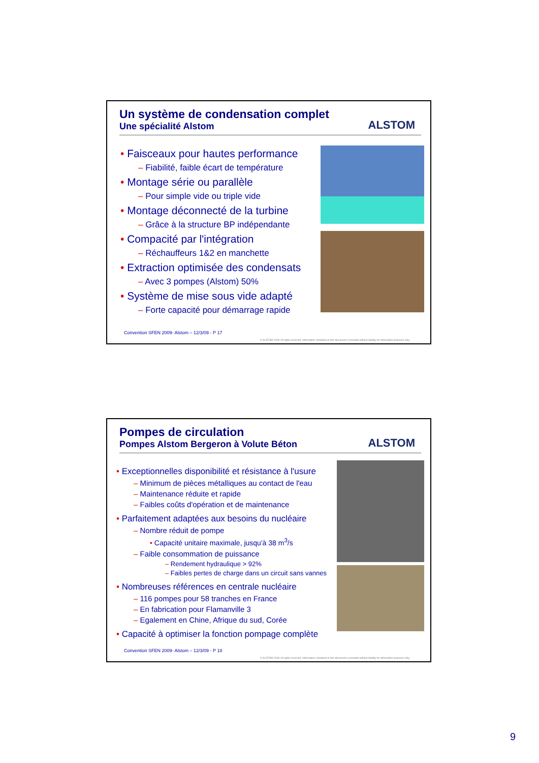Un système de condensation complet
Une spécialité Alstom
ALSTOM
• Faisceaux pour hautes performance
– Fiabilité, faible écart de température
• Montage série ou parallèle
– Pour simple vide ou triple vide
• Montage déconnecté de la turbine
– Grâce à la structure BP indépendante
• Compacité par l'intégration
– Réchauffeurs 1&2 en manchette
• Extraction optimisée des condensats
– Avec 3 pompes (Alstom) 50%
• Système de mise sous vide adapté
– Forte capacité pour démarrage rapide
Convention SFEN 2009- Alstom – 12/3/09 - P 17
© ALSTOM 2008. All rights reserved. Information contained in this document is provided without liability for information purposes only.
Pompes de circulation
Pompes Alstom Bergeron à Volute Béton
ALSTOM
• Exceptionnelles disponibilité et résistance à l'usure
– Minimum de pièces métalliques au contact de l'eau
– Maintenance réduite et rapide
– Faibles coûts d'opération et de maintenance
• Parfaitement adaptées aux besoins du nucléaire
– Nombre réduit de pompe
• Capacité unitaire maximale, jusqu'à 38 m<sup>3</sup>/s
– Faible consommation de puissance
– Rendement hydraulique > 92%
– Faibles pertes de charge dans un circuit sans vannes
• Nombreuses références en centrale nucléaire
– 116 pompes pour 58 tranches en France
– En fabrication pour Flamanville 3
– Egalement en Chine, Afrique du sud, Corée
• Capacité à optimiser la fonction pompage complète
Convention SFEN 2009- Alstom – 12/3/09 - P 18
© ALSTOM 2008. All rights reserved. Information contained in this document is provided without liability for information purposes only.
9